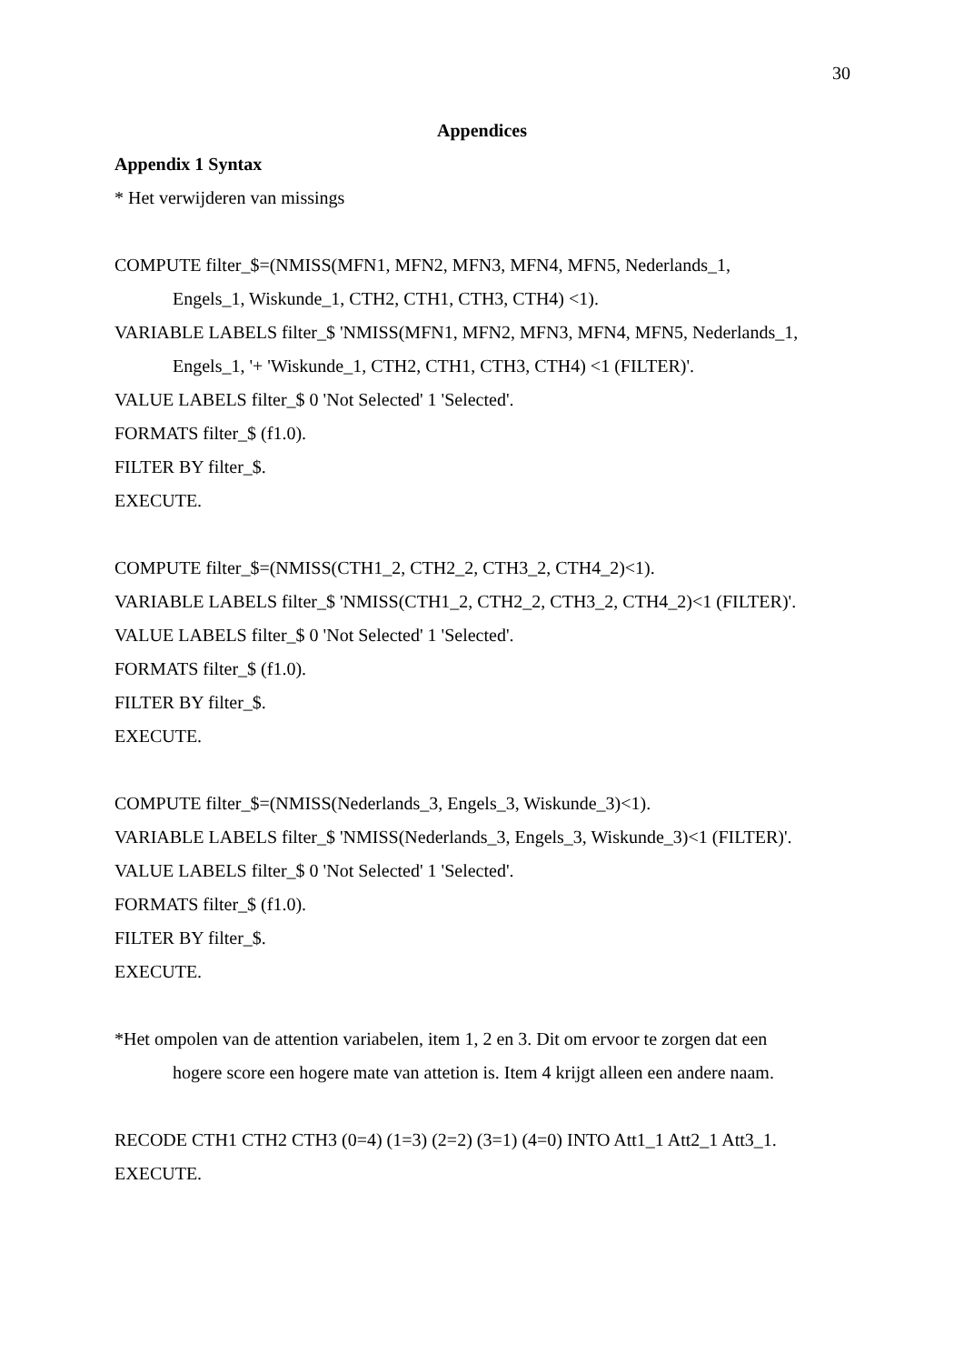30
Appendices
Appendix 1 Syntax
* Het verwijderen van missings
COMPUTE filter_$=(NMISS(MFN1, MFN2, MFN3, MFN4, MFN5, Nederlands_1,
Engels_1, Wiskunde_1, CTH2, CTH1, CTH3, CTH4) <1).
VARIABLE LABELS filter_$ 'NMISS(MFN1, MFN2, MFN3, MFN4, MFN5, Nederlands_1,
Engels_1, '+ 'Wiskunde_1, CTH2, CTH1, CTH3, CTH4) <1 (FILTER)'.
VALUE LABELS filter_$ 0 'Not Selected' 1 'Selected'.
FORMATS filter_$ (f1.0).
FILTER BY filter_$.
EXECUTE.
COMPUTE filter_$=(NMISS(CTH1_2, CTH2_2, CTH3_2, CTH4_2)<1).
VARIABLE LABELS filter_$ 'NMISS(CTH1_2, CTH2_2, CTH3_2, CTH4_2)<1 (FILTER)'.
VALUE LABELS filter_$ 0 'Not Selected' 1 'Selected'.
FORMATS filter_$ (f1.0).
FILTER BY filter_$.
EXECUTE.
COMPUTE filter_$=(NMISS(Nederlands_3, Engels_3, Wiskunde_3)<1).
VARIABLE LABELS filter_$ 'NMISS(Nederlands_3, Engels_3, Wiskunde_3)<1 (FILTER)'.
VALUE LABELS filter_$ 0 'Not Selected' 1 'Selected'.
FORMATS filter_$ (f1.0).
FILTER BY filter_$.
EXECUTE.
*Het ompolen van de attention variabelen, item 1, 2 en 3. Dit om ervoor te zorgen dat een
hogere score een hogere mate van attetion is. Item 4 krijgt alleen een andere naam.
RECODE CTH1 CTH2 CTH3 (0=4) (1=3) (2=2) (3=1) (4=0) INTO Att1_1 Att2_1 Att3_1.
EXECUTE.